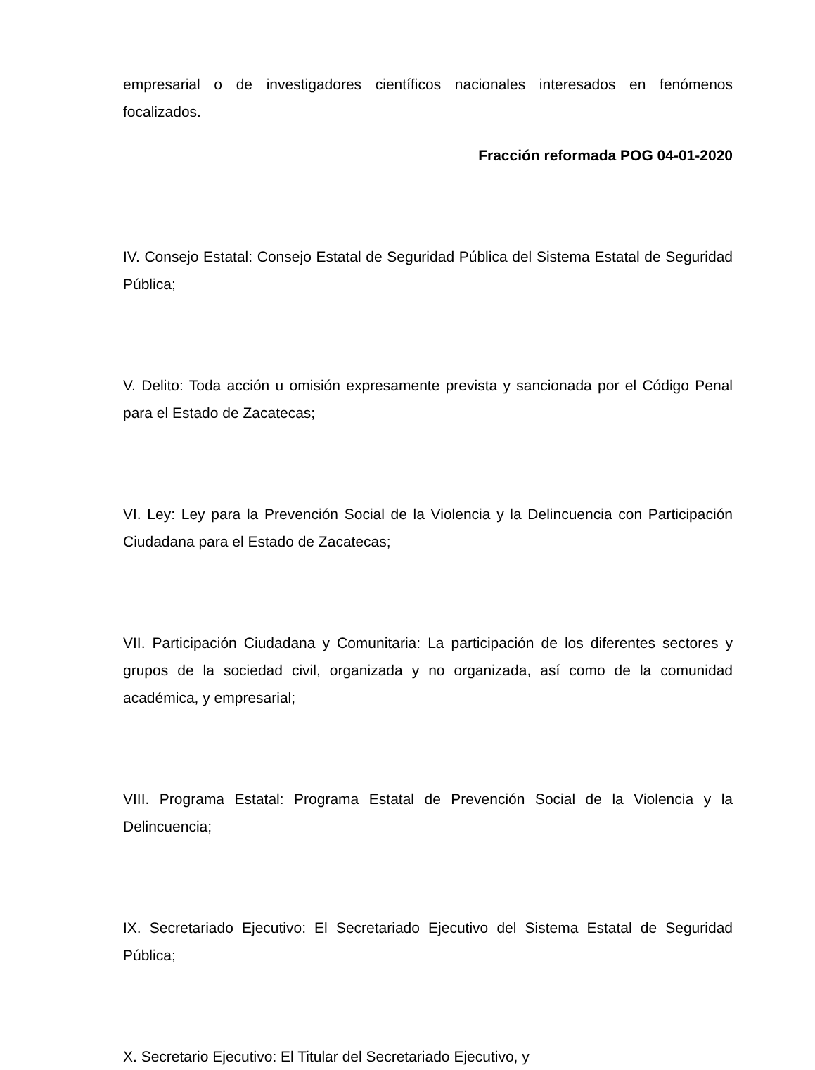empresarial o de investigadores científicos nacionales interesados en fenómenos focalizados.
Fracción reformada POG 04-01-2020
IV. Consejo Estatal: Consejo Estatal de Seguridad Pública del Sistema Estatal de Seguridad Pública;
V. Delito: Toda acción u omisión expresamente prevista y sancionada por el Código Penal para el Estado de Zacatecas;
VI. Ley: Ley para la Prevención Social de la Violencia y la Delincuencia con Participación Ciudadana para el Estado de Zacatecas;
VII. Participación Ciudadana y Comunitaria: La participación de los diferentes sectores y grupos de la sociedad civil, organizada y no organizada, así como de la comunidad académica, y empresarial;
VIII. Programa Estatal: Programa Estatal de Prevención Social de la Violencia y la Delincuencia;
IX. Secretariado Ejecutivo: El Secretariado Ejecutivo del Sistema Estatal de Seguridad Pública;
X. Secretario Ejecutivo: El Titular del Secretariado Ejecutivo, y